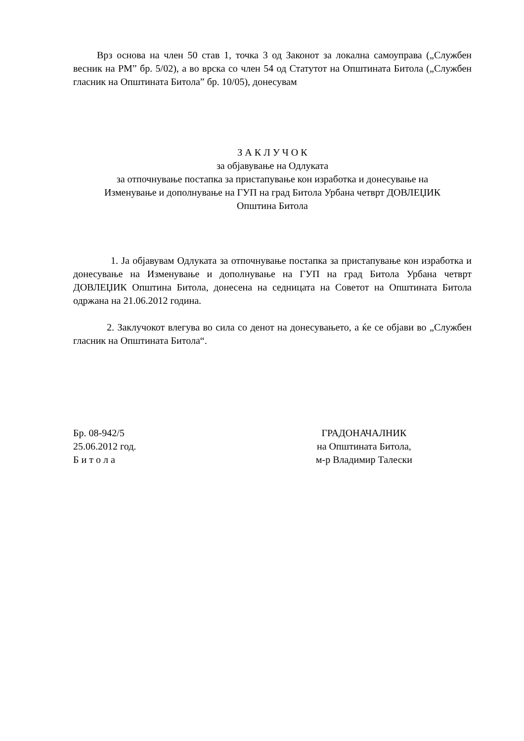Врз основа на член 50 став 1, точка 3 од Законот за локална самоуправа („Службен весник на РМ” бр. 5/02), а во врска со член 54 од Статутот на Општината Битола („Службен гласник на Општината Битола” бр. 10/05), донесувам
З А К Л У Ч О К
за објавување на Одлуката
за отпочнување постапка за пристапување кон изработка и донесување на
Изменување и дополнување на ГУП на град Битола Урбана четврт ДОВЛЕЏИК
Општина Битола
1. Ја објавувам Одлуката за отпочнување постапка за пристапување кон изработка и донесување на Изменување и дополнување на ГУП на град Битола Урбана четврт ДОВЛЕЏИК Општина Битола, донесена на седницата на Советот на Општината Битола одржана на 21.06.2012 година.
2. Заклучокот влегува во сила со денот на донесувањето, а ќе се објави во „Службен гласник на Општината Битола“.
Бр. 08-942/5
25.06.2012 год.
Б и т о л а
ГРАДОНАЧАЛНИК
на Општината Битола,
м-р Владимир Талески